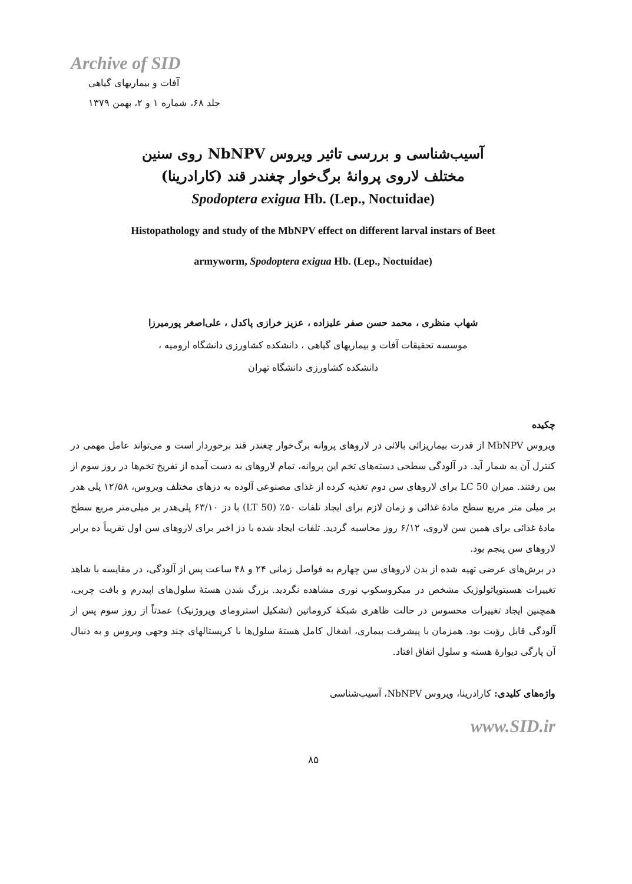Archive of SID
آفات و بیماریهای گیاهی
جلد ۶۸، شماره ۱ و ۲، بهمن ۱۳۷۹
آسیب‌شناسی و بررسی تاثیر ویروس NbNPV روی سنین
مختلف لاروی پروانهٔ برگ‌خوار چغندر قند (کارادرینا)
Spodoptera exigua Hb. (Lep., Noctuidae)
Histopathology and study of the MbNPV effect on different larval instars of Beet
armyworm, Spodoptera exigua Hb. (Lep., Noctuidae)
شهاب منظری ، محمد حسن صفر علیزاده ، عزیز خرازی پاکدل ، علی‌اصغر پورمیرزا
موسسه تحقیقات آفات و بیماریهای گیاهی ، دانشکده کشاورزی دانشگاه ارومیه ،
دانشکده کشاورزی دانشگاه تهران
چکیده
ویروس MbNPV از قدرت بیماریزائی بالائی در لاروهای پروانه برگ‌خوار چغندر قند برخوردار است و می‌تواند عامل مهمی در کنترل آن به شمار آید. در آلودگی سطحی دسته‌های تخم این پروانه، تمام لاروهای به دست آمده از تفریخ تخم‌ها در روز سوم از بین رفتند. میزان LC 50 برای لاروهای سن دوم تغذیه کرده از غذای مصنوعی آلوده به دزهای مختلف ویروس، ۱۲/۵۸ پلی هدر بر میلی متر مربع سطح مادهٔ غذائی و زمان لازم برای ایجاد تلفات ۵۰٪ (LT 50) با دز ۶۳/۱۰ پلی‌هدر بر میلی‌متر مربع سطح مادهٔ غذائی برای همین سن لاروی، ۶/۱۲ روز محاسبه گردید. تلفات ایجاد شده با دز اخیر برای لاروهای سن اول تقریباً ده برابر لاروهای سن پنجم بود.
در برش‌های عرضی تهیه شده از بدن لاروهای سن چهارم به فواصل زمانی ۲۴ و ۴۸ ساعت پس از آلودگی، در مقایسه با شاهد تغییرات هسیتوپاتولوژیک مشخص در میکروسکوپ نوری مشاهده نگردید. بزرگ شدن هستهٔ سلول‌های اپیدرم و بافت چربی، همچنین ایجاد تغییرات محسوس در حالت ظاهری شبکهٔ کروماتین (تشکیل استرومای ویروژنیک) عمدتاً از روز سوم پس از آلودگی قابل رؤیت بود. همزمان با پیشرفت بیماری، اشغال کامل هستهٔ سلول‌ها با کریستالهای چند وجهی ویروس و به دنبال آن پارگی دیوارهٔ هسته و سلول اتفاق افتاد.
واژه‌های کلیدی: کارادرینا، ویروس NbNPV، آسیب‌شناسی
www.SID.ir
۸۵